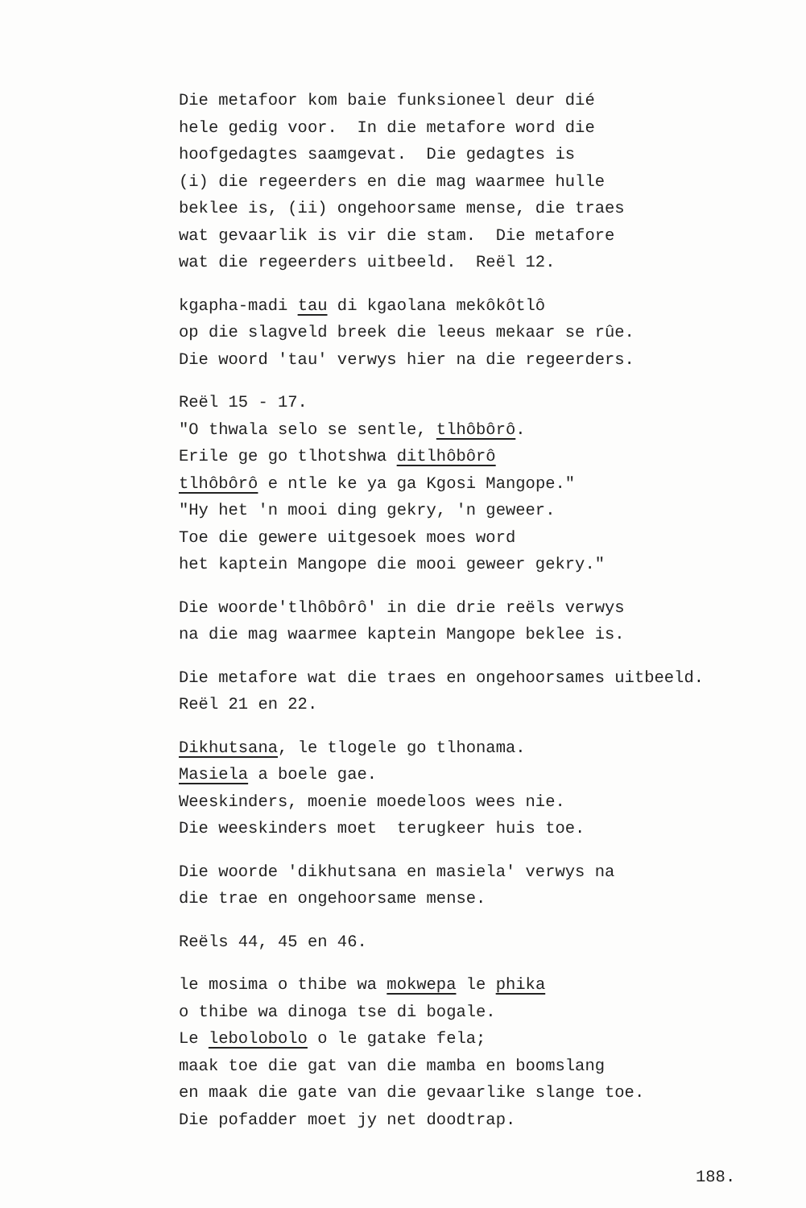Die metafoor kom baie funksioneel deur dié hele gedig voor. In die metafore word die hoofgedagtes saamgevat. Die gedagtes is (i) die regeerders en die mag waarmee hulle beklee is, (ii) ongehoorsame mense, die traes wat gevaarlik is vir die stam. Die metafore wat die regeerders uitbeeld. Reël 12.
kgapha-madi tau di kgaolana mekôkôtlô op die slagveld breek die leeus mekaar se rûe. Die woord 'tau' verwys hier na die regeerders.
Reël 15 - 17. "O thwala selo se sentle, tlhôbôrô. Erile ge go tlhotshwa ditlhôbôrô tlhôbôrô e ntle ke ya ga Kgosi Mangope." "Hy het 'n mooi ding gekry, 'n geweer. Toe die gewere uitgesoek moes word het kaptein Mangope die mooi geweer gekry."
Die woorde'tlhôbôrô' in die drie reëls verwys na die mag waarmee kaptein Mangope beklee is.
Die metafore wat die traes en ongehoorsames uitbeeld. Reël 21 en 22.
Dikhutsana, le tlogele go tlhonama. Masiela a boele gae. Weeskinders, moenie moedeloos wees nie. Die weeskinders moet terugkeer huis toe.
Die woorde 'dikhutsana en masiela' verwys na die trae en ongehoorsame mense.
Reëls 44, 45 en 46.
le mosima o thibe wa mokwepa le phika o thibe wa dinoga tse di bogale. Le lebolobolo o le gatake fela; maak toe die gat van die mamba en boomslang en maak die gate van die gevaarlike slange toe. Die pofadder moet jy net doodtrap.
188.